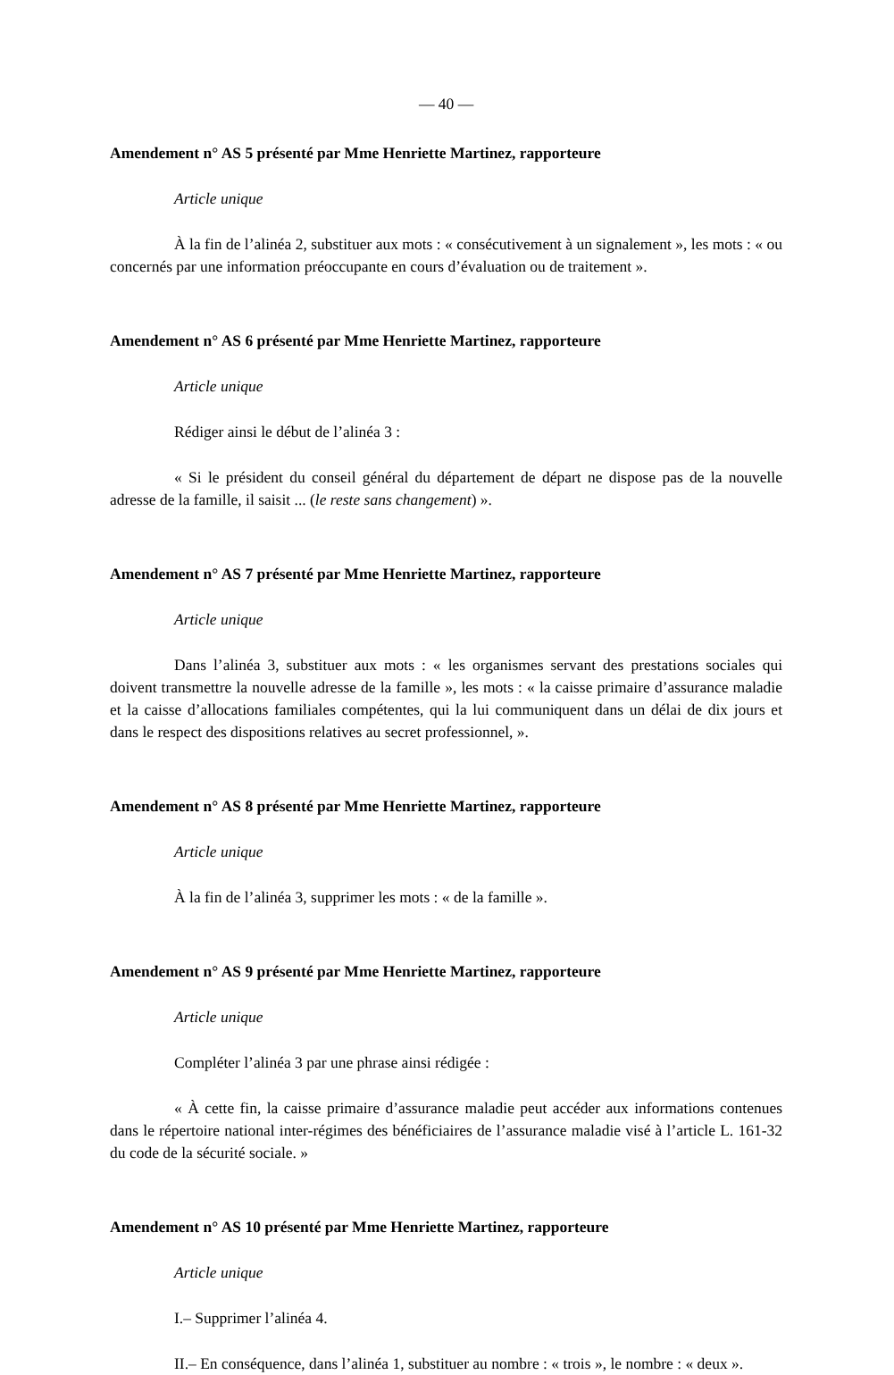— 40 —
Amendement n° AS 5 présenté par Mme Henriette Martinez, rapporteure
Article unique
À la fin de l’alinéa 2, substituer aux mots : « consécutivement à un signalement », les mots : « ou concernés par une information préoccupante en cours d’évaluation ou de traitement ».
Amendement n° AS 6 présenté par Mme Henriette Martinez, rapporteure
Article unique
Rédiger ainsi le début de l’alinéa 3 :
« Si le président du conseil général du département de départ ne dispose pas de la nouvelle adresse de la famille, il saisit ... (le reste sans changement) ».
Amendement n° AS 7 présenté par Mme Henriette Martinez, rapporteure
Article unique
Dans l’alinéa 3, substituer aux mots : « les organismes servant des prestations sociales qui doivent transmettre la nouvelle adresse de la famille », les mots : « la caisse primaire d’assurance maladie et la caisse d’allocations familiales compétentes, qui la lui communiquent dans un délai de dix jours et dans le respect des dispositions relatives au secret professionnel, ».
Amendement n° AS 8 présenté par Mme Henriette Martinez, rapporteure
Article unique
À la fin de l’alinéa 3, supprimer les mots : « de la famille ».
Amendement n° AS 9 présenté par Mme Henriette Martinez, rapporteure
Article unique
Compléter l’alinéa 3 par une phrase ainsi rédigée :
« À cette fin, la caisse primaire d’assurance maladie peut accéder aux informations contenues dans le répertoire national inter-régimes des bénéficiaires de l’assurance maladie visé à l’article L. 161-32 du code de la sécurité sociale. »
Amendement n° AS 10 présenté par Mme Henriette Martinez, rapporteure
Article unique
I.– Supprimer l’alinéa 4.
II.– En conséquence, dans l’alinéa 1, substituer au nombre : « trois », le nombre : « deux ».